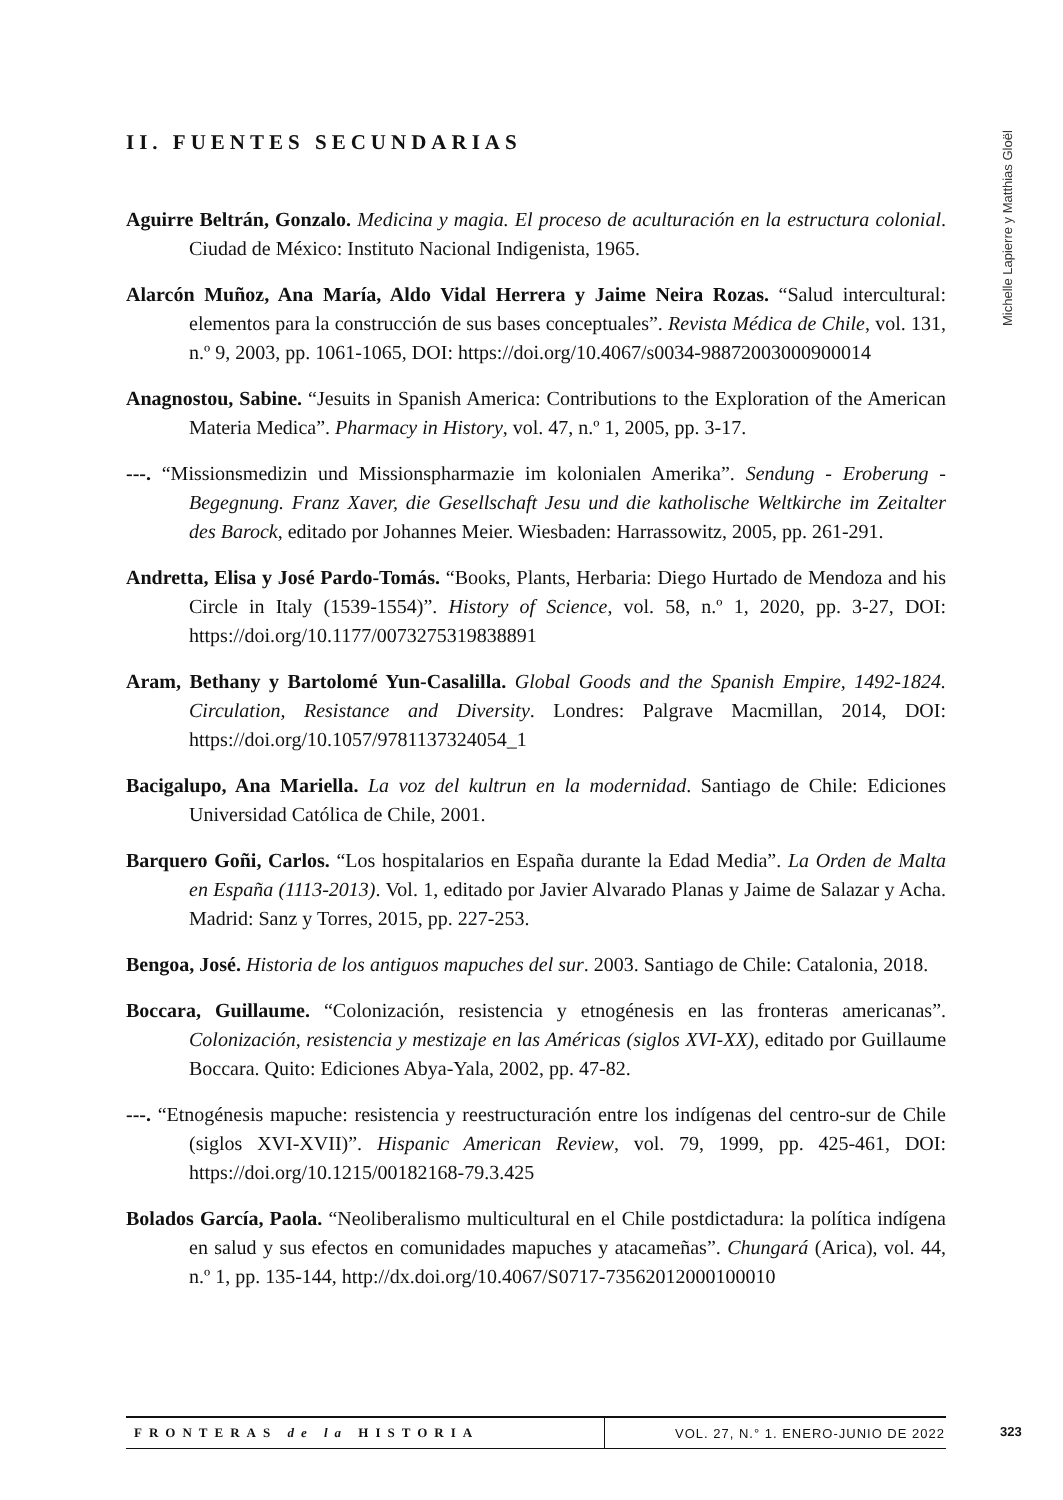Michelle Lapierre y Matthias Gloël
II. FUENTES SECUNDARIAS
Aguirre Beltrán, Gonzalo. Medicina y magia. El proceso de aculturación en la estructura colonial. Ciudad de México: Instituto Nacional Indigenista, 1965.
Alarcón Muñoz, Ana María, Aldo Vidal Herrera y Jaime Neira Rozas. “Salud intercultural: elementos para la construcción de sus bases conceptuales”. Revista Médica de Chile, vol. 131, n.º 9, 2003, pp. 1061-1065, DOI: https://doi.org/10.4067/s0034-98872003000900014
Anagnostou, Sabine. “Jesuits in Spanish America: Contributions to the Exploration of the American Materia Medica”. Pharmacy in History, vol. 47, n.º 1, 2005, pp. 3-17.
---. “Missionsmedizin und Missionspharmazie im kolonialen Amerika”. Sendung - Eroberung - Begegnung. Franz Xaver, die Gesellschaft Jesu und die katholische Weltkirche im Zeitalter des Barock, editado por Johannes Meier. Wiesbaden: Harrassowitz, 2005, pp. 261-291.
Andretta, Elisa y José Pardo-Tomás. “Books, Plants, Herbaria: Diego Hurtado de Mendoza and his Circle in Italy (1539-1554)”. History of Science, vol. 58, n.º 1, 2020, pp. 3-27, DOI: https://doi.org/10.1177/0073275319838891
Aram, Bethany y Bartolomé Yun-Casalilla. Global Goods and the Spanish Empire, 1492-1824. Circulation, Resistance and Diversity. Londres: Palgrave Macmillan, 2014, DOI: https://doi.org/10.1057/9781137324054_1
Bacigalupo, Ana Mariella. La voz del kultrun en la modernidad. Santiago de Chile: Ediciones Universidad Católica de Chile, 2001.
Barquero Goñi, Carlos. “Los hospitalarios en España durante la Edad Media”. La Orden de Malta en España (1113-2013). Vol. 1, editado por Javier Alvarado Planas y Jaime de Salazar y Acha. Madrid: Sanz y Torres, 2015, pp. 227-253.
Bengoa, José. Historia de los antiguos mapuches del sur. 2003. Santiago de Chile: Catalonia, 2018.
Boccara, Guillaume. “Colonización, resistencia y etnogénesis en las fronteras americanas”. Colonización, resistencia y mestizaje en las Américas (siglos XVI-XX), editado por Guillaume Boccara. Quito: Ediciones Abya-Yala, 2002, pp. 47-82.
---. “Etnogénesis mapuche: resistencia y reestructuración entre los indígenas del centro-sur de Chile (siglos XVI-XVII)”. Hispanic American Review, vol. 79, 1999, pp. 425-461, DOI: https://doi.org/10.1215/00182168-79.3.425
Bolados García, Paola. “Neoliberalismo multicultural en el Chile postdictadura: la política indígena en salud y sus efectos en comunidades mapuches y atacameñas”. Chungará (Arica), vol. 44, n.º 1, pp. 135-144, http://dx.doi.org/10.4067/S0717-73562012000100010
FRONTERAS de la HISTORIA
VOL. 27, N.° 1. ENERO-JUNIO DE 2022
323